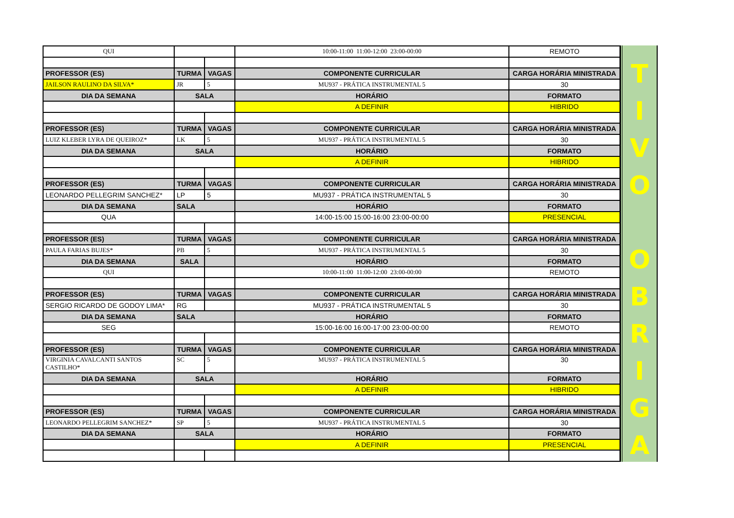| QUI | | | 10:00-11:00 11:00-12:00 23:00-00:00 | REMOTO |
| PROFESSOR (ES) | TURMA | VAGAS | COMPONENTE CURRICULAR | CARGA HORÁRIA MINISTRADA |
| JAILSON RAULINO DA SILVA* | JR | 5 | MU937 - PRÁTICA INSTRUMENTAL 5 | 30 |
| DIA DA SEMANA | SALA | | HORÁRIO | FORMATO |
| | | | A DEFINIR | HIBRIDO |
| PROFESSOR (ES) | TURMA | VAGAS | COMPONENTE CURRICULAR | CARGA HORÁRIA MINISTRADA |
| LUIZ KLEBER LYRA DE QUEIROZ* | LK | 5 | MU937 - PRÁTICA INSTRUMENTAL 5 | 30 |
| DIA DA SEMANA | SALA | | HORÁRIO | FORMATO |
| | | | A DEFINIR | HIBRIDO |
| PROFESSOR (ES) | TURMA | VAGAS | COMPONENTE CURRICULAR | CARGA HORÁRIA MINISTRADA |
| LEONARDO PELLEGRIM SANCHEZ* | LP | 5 | MU937 - PRÁTICA INSTRUMENTAL 5 | 30 |
| DIA DA SEMANA | SALA | | HORÁRIO | FORMATO |
| QUA | | | 14:00-15:00 15:00-16:00 23:00-00:00 | PRESENCIAL |
| PROFESSOR (ES) | TURMA | VAGAS | COMPONENTE CURRICULAR | CARGA HORÁRIA MINISTRADA |
| PAULA FARIAS BUJES* | PB | 5 | MU937 - PRÁTICA INSTRUMENTAL 5 | 30 |
| DIA DA SEMANA | SALA | | HORÁRIO | FORMATO |
| QUI | | | 10:00-11:00 11:00-12:00 23:00-00:00 | REMOTO |
| PROFESSOR (ES) | TURMA | VAGAS | COMPONENTE CURRICULAR | CARGA HORÁRIA MINISTRADA |
| SERGIO RICARDO DE GODOY LIMA* | RG | | MU937 - PRÁTICA INSTRUMENTAL 5 | 30 |
| DIA DA SEMANA | SALA | | HORÁRIO | FORMATO |
| SEG | | | 15:00-16:00 16:00-17:00 23:00-00:00 | REMOTO |
| PROFESSOR (ES) | TURMA | VAGAS | COMPONENTE CURRICULAR | CARGA HORÁRIA MINISTRADA |
| VIRGINIA CAVALCANTI SANTOS CASTILHO* | SC | 5 | MU937 - PRÁTICA INSTRUMENTAL 5 | 30 |
| DIA DA SEMANA | SALA | | HORÁRIO | FORMATO |
| | | | A DEFINIR | HIBRIDO |
| PROFESSOR (ES) | TURMA | VAGAS | COMPONENTE CURRICULAR | CARGA HORÁRIA MINISTRADA |
| LEONARDO PELLEGRIM SANCHEZ* | SP | 5 | MU937 - PRÁTICA INSTRUMENTAL 5 | 30 |
| DIA DA SEMANA | SALA | | HORÁRIO | FORMATO |
| | | | A DEFINIR | PRESENCIAL |
T
I
V
O
O
B
R
I
G
A